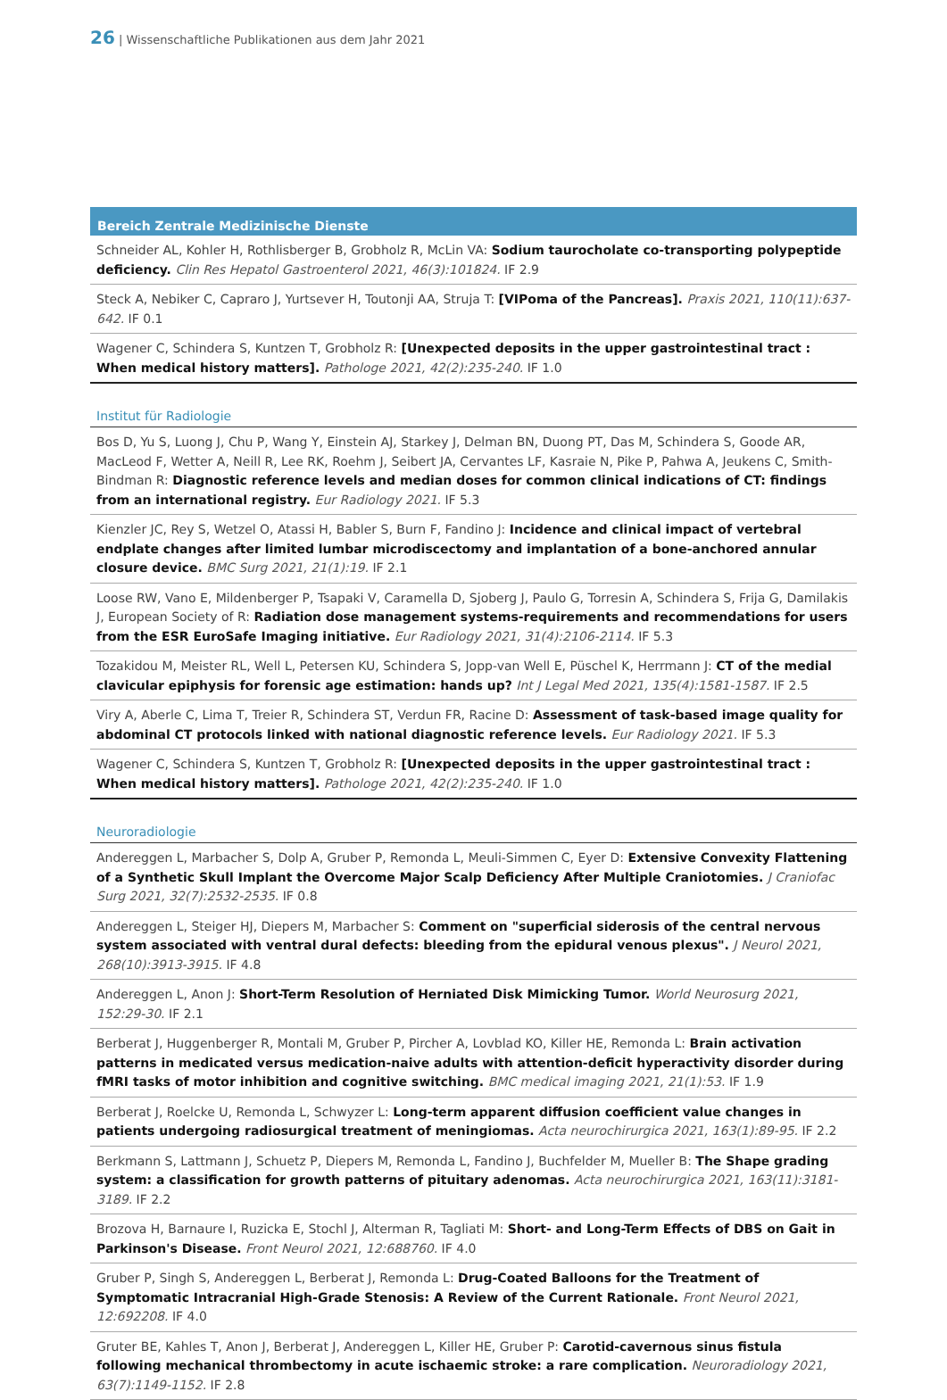26 | Wissenschaftliche Publikationen aus dem Jahr 2021
Bereich Zentrale Medizinische Dienste
Schneider AL, Kohler H, Rothlisberger B, Grobholz R, McLin VA: Sodium taurocholate co-transporting polypeptide deficiency. Clin Res Hepatol Gastroenterol 2021, 46(3):101824. IF 2.9
Steck A, Nebiker C, Capraro J, Yurtsever H, Toutonji AA, Struja T: [VIPoma of the Pancreas]. Praxis 2021, 110(11):637-642. IF 0.1
Wagener C, Schindera S, Kuntzen T, Grobholz R: [Unexpected deposits in the upper gastrointestinal tract : When medical history matters]. Pathologe 2021, 42(2):235-240. IF 1.0
Institut für Radiologie
Bos D, Yu S, Luong J, Chu P, Wang Y, Einstein AJ, Starkey J, Delman BN, Duong PT, Das M, Schindera S, Goode AR, MacLeod F, Wetter A, Neill R, Lee RK, Roehm J, Seibert JA, Cervantes LF, Kasraie N, Pike P, Pahwa A, Jeukens C, Smith-Bindman R: Diagnostic reference levels and median doses for common clinical indications of CT: findings from an international registry. Eur Radiology 2021. IF 5.3
Kienzler JC, Rey S, Wetzel O, Atassi H, Babler S, Burn F, Fandino J: Incidence and clinical impact of vertebral endplate changes after limited lumbar microdiscectomy and implantation of a bone-anchored annular closure device. BMC Surg 2021, 21(1):19. IF 2.1
Loose RW, Vano E, Mildenberger P, Tsapaki V, Caramella D, Sjoberg J, Paulo G, Torresin A, Schindera S, Frija G, Damilakis J, European Society of R: Radiation dose management systems-requirements and recommendations for users from the ESR EuroSafe Imaging initiative. Eur Radiology 2021, 31(4):2106-2114. IF 5.3
Tozakidou M, Meister RL, Well L, Petersen KU, Schindera S, Jopp-van Well E, Püschel K, Herrmann J: CT of the medial clavicular epiphysis for forensic age estimation: hands up? Int J Legal Med 2021, 135(4):1581-1587. IF 2.5
Viry A, Aberle C, Lima T, Treier R, Schindera ST, Verdun FR, Racine D: Assessment of task-based image quality for abdominal CT protocols linked with national diagnostic reference levels. Eur Radiology 2021. IF 5.3
Wagener C, Schindera S, Kuntzen T, Grobholz R: [Unexpected deposits in the upper gastrointestinal tract : When medical history matters]. Pathologe 2021, 42(2):235-240. IF 1.0
Neuroradiologie
Andereggen L, Marbacher S, Dolp A, Gruber P, Remonda L, Meuli-Simmen C, Eyer D: Extensive Convexity Flattening of a Synthetic Skull Implant the Overcome Major Scalp Deficiency After Multiple Craniotomies. J Craniofac Surg 2021, 32(7):2532-2535. IF 0.8
Andereggen L, Steiger HJ, Diepers M, Marbacher S: Comment on "superficial siderosis of the central nervous system associated with ventral dural defects: bleeding from the epidural venous plexus". J Neurol 2021, 268(10):3913-3915. IF 4.8
Andereggen L, Anon J: Short-Term Resolution of Herniated Disk Mimicking Tumor. World Neurosurg 2021, 152:29-30. IF 2.1
Berberat J, Huggenberger R, Montali M, Gruber P, Pircher A, Lovblad KO, Killer HE, Remonda L: Brain activation patterns in medicated versus medication-naive adults with attention-deficit hyperactivity disorder during fMRI tasks of motor inhibition and cognitive switching. BMC medical imaging 2021, 21(1):53. IF 1.9
Berberat J, Roelcke U, Remonda L, Schwyzer L: Long-term apparent diffusion coefficient value changes in patients undergoing radiosurgical treatment of meningiomas. Acta neurochirurgica 2021, 163(1):89-95. IF 2.2
Berkmann S, Lattmann J, Schuetz P, Diepers M, Remonda L, Fandino J, Buchfelder M, Mueller B: The Shape grading system: a classification for growth patterns of pituitary adenomas. Acta neurochirurgica 2021, 163(11):3181-3189. IF 2.2
Brozova H, Barnaure I, Ruzicka E, Stochl J, Alterman R, Tagliati M: Short- and Long-Term Effects of DBS on Gait in Parkinson's Disease. Front Neurol 2021, 12:688760. IF 4.0
Gruber P, Singh S, Andereggen L, Berberat J, Remonda L: Drug-Coated Balloons for the Treatment of Symptomatic Intracranial High-Grade Stenosis: A Review of the Current Rationale. Front Neurol 2021, 12:692208. IF 4.0
Gruter BE, Kahles T, Anon J, Berberat J, Andereggen L, Killer HE, Gruber P: Carotid-cavernous sinus fistula following mechanical thrombectomy in acute ischaemic stroke: a rare complication. Neuroradiology 2021, 63(7):1149-1152. IF 2.8